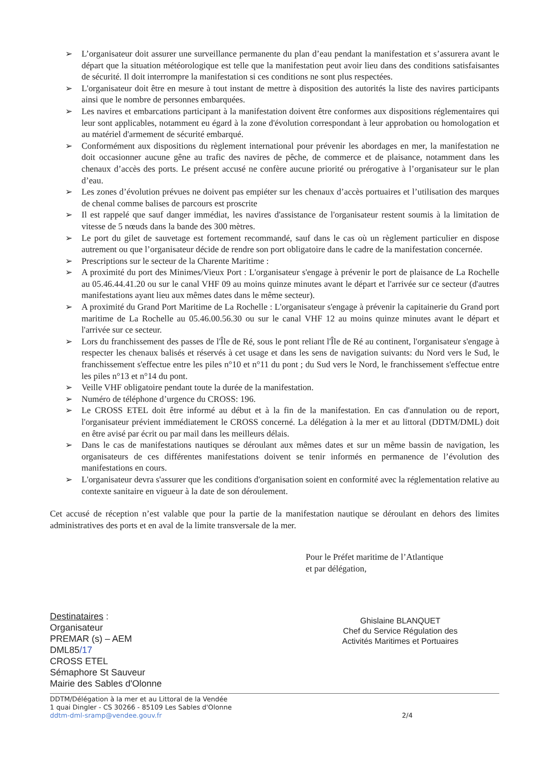➢ L’organisateur doit assurer une surveillance permanente du plan d’eau pendant la manifestation et s’assurera avant le départ que la situation météorologique est telle que la manifestation peut avoir lieu dans des conditions satisfaisantes de sécurité. Il doit interrompre la manifestation si ces conditions ne sont plus respectées.
➢ L'organisateur doit être en mesure à tout instant de mettre à disposition des autorités la liste des navires participants ainsi que le nombre de personnes embarquées.
➢ Les navires et embarcations participant à la manifestation doivent être conformes aux dispositions réglementaires qui leur sont applicables, notamment eu égard à la zone d'évolution correspondant à leur approbation ou homologation et au matériel d'armement de sécurité embarqué.
➢ Conformément aux dispositions du règlement international pour prévenir les abordages en mer, la manifestation ne doit occasionner aucune gêne au trafic des navires de pêche, de commerce et de plaisance, notamment dans les chenaux d’accès des ports. Le présent accusé ne confère aucune priorité ou prérogative à l’organisateur sur le plan d’eau.
➢ Les zones d’évolution prévues ne doivent pas empiéter sur les chenaux d’accès portuaires et l’utilisation des marques de chenal comme balises de parcours est proscrite
➢ Il est rappelé que sauf danger immédiat, les navires d'assistance de l'organisateur restent soumis à la limitation de vitesse de 5 nœuds dans la bande des 300 mètres.
➢ Le port du gilet de sauvetage est fortement recommandé, sauf dans le cas où un règlement particulier en dispose autrement ou que l’organisateur décide de rendre son port obligatoire dans le cadre de la manifestation concernée.
➢ Prescriptions sur le secteur de la Charente Maritime :
➢ A proximité du port des Minimes/Vieux Port : L'organisateur s'engage à prévenir le port de plaisance de La Rochelle au 05.46.44.41.20 ou sur le canal VHF 09 au moins quinze minutes avant le départ et l'arrivée sur ce secteur (d'autres manifestations ayant lieu aux mêmes dates dans le même secteur).
➢ A proximité du Grand Port Maritime de La Rochelle : L'organisateur s'engage à prévenir la capitainerie du Grand port maritime de La Rochelle au 05.46.00.56.30 ou sur le canal VHF 12 au moins quinze minutes avant le départ et l'arrivée sur ce secteur.
➢ Lors du franchissement des passes de l'Île de Ré, sous le pont reliant l'Île de Ré au continent, l'organisateur s'engage à respecter les chenaux balisés et réservés à cet usage et dans les sens de navigation suivants: du Nord vers le Sud, le franchissement s'effectue entre les piles n°10 et n°11 du pont ; du Sud vers le Nord, le franchissement s'effectue entre les piles n°13 et n°14 du pont.
➢ Veille VHF obligatoire pendant toute la durée de la manifestation.
➢ Numéro de téléphone d’urgence du CROSS: 196.
➢ Le CROSS ETEL doit être informé au début et à la fin de la manifestation. En cas d'annulation ou de report, l'organisateur prévient immédiatement le CROSS concerné. La délégation à la mer et au littoral (DDTM/DML) doit en être avisé par écrit ou par mail dans les meilleurs délais.
➢ Dans le cas de manifestations nautiques se déroulant aux mêmes dates et sur un même bassin de navigation, les organisateurs de ces différentes manifestations doivent se tenir informés en permanence de l’évolution des manifestations en cours.
➢ L'organisateur devra s'assurer que les conditions d'organisation soient en conformité avec la réglementation relative au contexte sanitaire en vigueur à la date de son déroulement.
Cet accusé de réception n’est valable que pour la partie de la manifestation nautique se déroulant en dehors des limites administratives des ports et en aval de la limite transversale de la mer.
Pour le Préfet maritime de l’Atlantique
et par délégation,
Destinataires :
Organisateur
PREMAR (s) – AEM
DML85/17
CROSS ETEL
Sémaphore St Sauveur
Mairie des Sables d'Olonne
Ghislaine BLANQUET
Chef du Service Régulation des
Activités Maritimes et Portuaires
DDTM/Délégation à la mer et au Littoral de la Vendée
1 quai Dingler - CS 30266 - 85109 Les Sables d'Olonne
ddtm-dml-sramp@vendee.gouv.fr
2/4